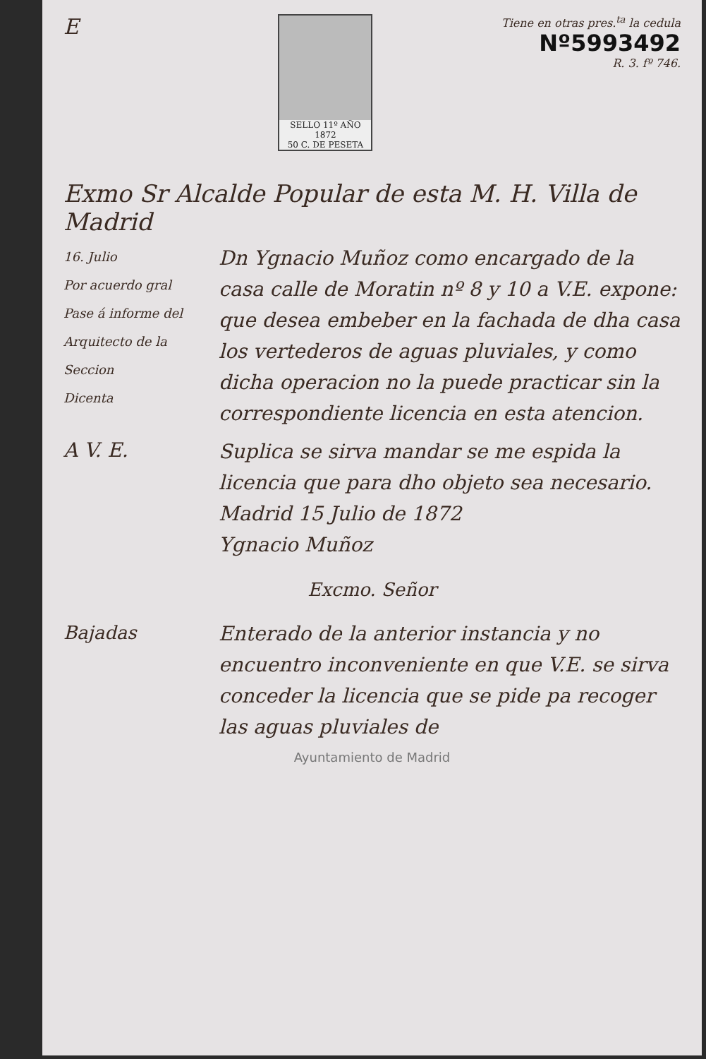E
SELLO 11º AÑO 1872
50 C. DE PESETA
Tiene en otras pres.<sup>ta</sup> la cedula
Nº5993492
R. 3. fº 746.
Exmo Sr Alcalde Popular de esta M. H. Villa de Madrid
16. Julio
Por acuerdo gral
Pase á informe del Arquitecto de la Seccion
Dicenta
Dn Ygnacio Muñoz como encargado de la casa calle de Moratin nº 8 y 10 a V.E. expone: que desea embeber en la fachada de dha casa los vertederos de aguas pluviales, y como dicha operacion no la puede practicar sin la correspondiente licencia en esta atencion.
A V. E.
Suplica se sirva mandar se me espida la licencia que para dho objeto sea necesario.
Madrid 15 Julio de 1872
Ygnacio Muñoz
Excmo. Señor
Bajadas
Enterado de la anterior instancia y no encuentro inconveniente en que V.E. se sirva conceder la licencia que se pide pa recoger las aguas pluviales de
Ayuntamiento de Madrid